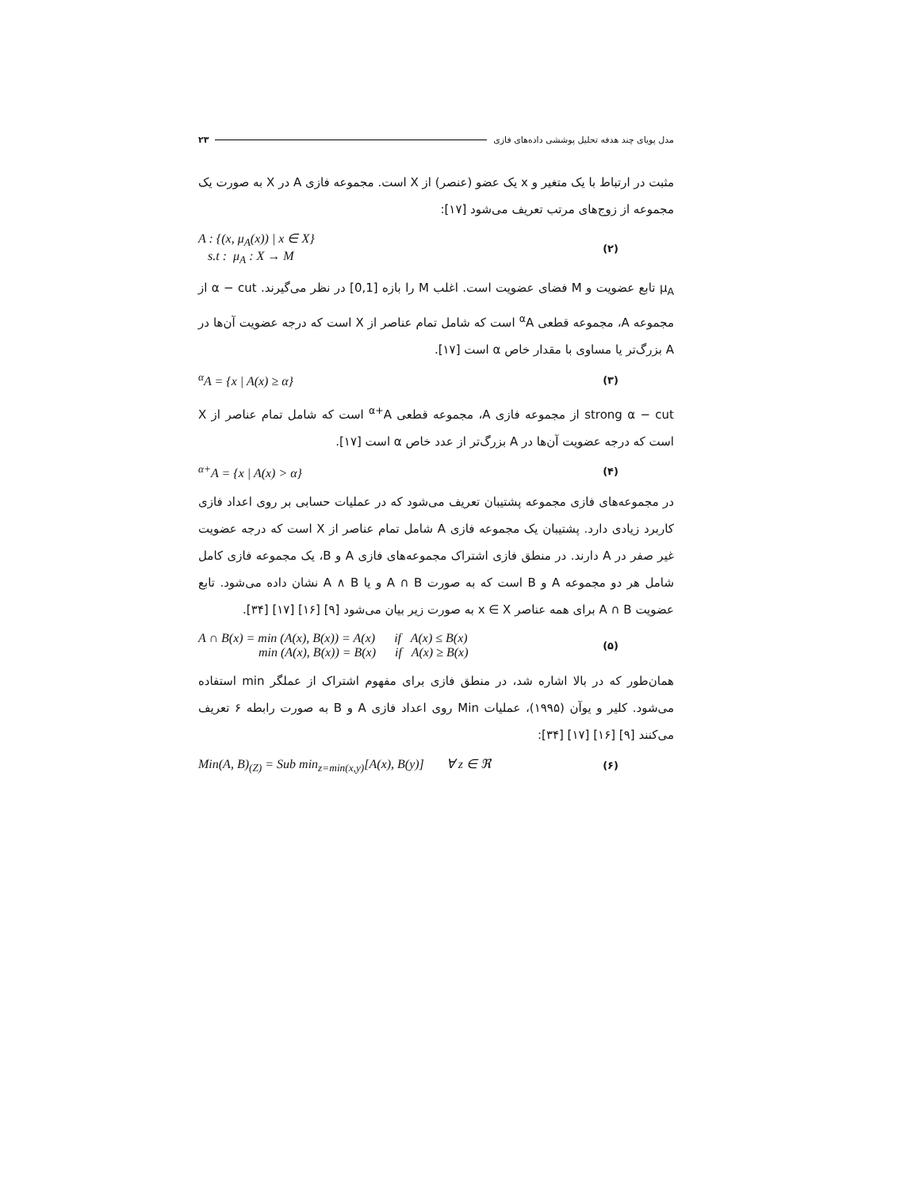مدل پویای چند هدفه تحلیل پوششی داده‌های فازی ۲۳
مثبت در ارتباط با یک متغیر و x یک عضو (عنصر) از X است. مجموعه فازی A در X به صورت یک مجموعه از زوج‌های مرتب تعریف می‌شود [۱۷]:
A : {(x, μ<sub>A</sub>(x)) | x ∈ X}
s.t : μ<sub>A</sub> : X → M
(۲)
μ<sub>A</sub> تابع عضویت و M فضای عضویت است. اغلب M را بازه [0,1] در نظر می‌گیرند. α − cut از مجموعه A، مجموعه قطعی <sup>α</sup>A است که شامل تمام عناصر از X است که درجه عضویت آن‌ها در A بزرگ‌تر یا مساوی با مقدار خاص α است [۱۷].
<sup>α</sup>A = {x | A(x) ≥ α}
(۳)
strong α − cut از مجموعه فازی A، مجموعه قطعی <sup>α+</sup>A است که شامل تمام عناصر از X است که درجه عضویت آن‌ها در A بزرگ‌تر از عدد خاص α است [۱۷].
<sup>α+</sup>A = {x | A(x) > α}
(۴)
در مجموعه‌های فازی مجموعه پشتیبان تعریف می‌شود که در عملیات حسابی بر روی اعداد فازی کاربرد زیادی دارد. پشتیبان یک مجموعه فازی A شامل تمام عناصر از X است که درجه عضویت غیر صفر در A دارند. در منطق فازی اشتراک مجموعه‌های فازی A و B، یک مجموعه فازی کامل شامل هر دو مجموعه A و B است که به صورت A ∩ B و یا A ∧ B نشان داده می‌شود. تابع عضویت A ∩ B برای همه عناصر x ∈ X به صورت زیر بیان می‌شود [۹] [۱۶] [۱۷] [۳۴].
A ∩ B(x) = min (A(x), B(x)) = A(x) if A(x) ≤ B(x)
min (A(x), B(x)) = B(x) if A(x) ≥ B(x)
(۵)
همان‌طور که در بالا اشاره شد، در منطق فازی برای مفهوم اشتراک از عملگر min استفاده می‌شود. کلیر و یوآن (۱۹۹۵)، عملیات Min روی اعداد فازی A و B به صورت رابطه ۶ تعریف می‌کنند [۹] [۱۶] [۱۷] [۳۴]:
Min(A, B)<sub>(Z)</sub> = Sub min<sub>z=min(x,y)</sub>[A(x), B(y)] ∀ z ∈ ℜ
(۶)